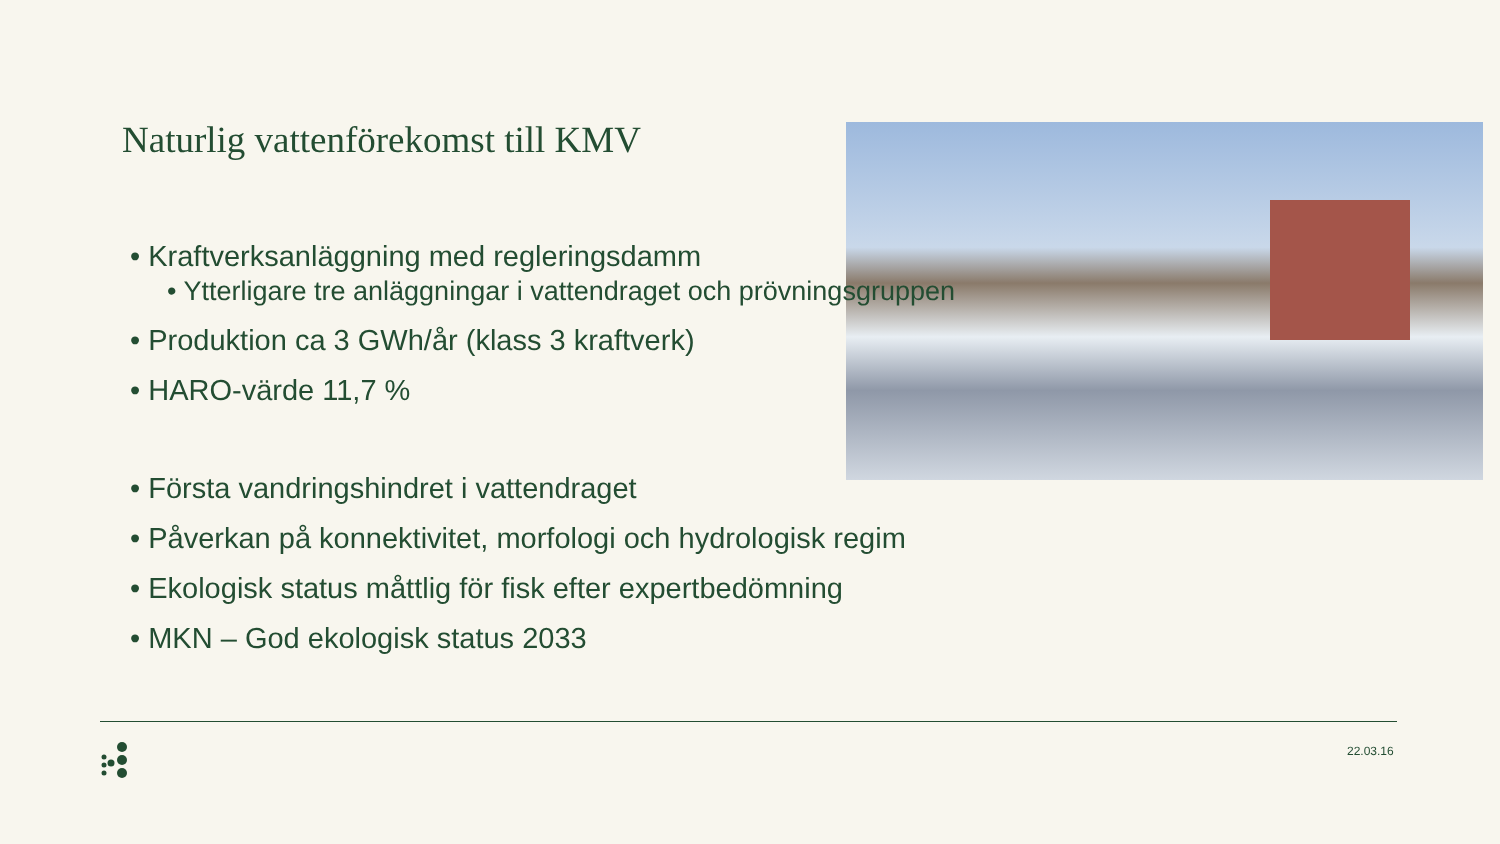Naturlig vattenförekomst till KMV
• Kraftverksanläggning med regleringsdamm
• Ytterligare tre anläggningar i vattendraget och prövningsgruppen
• Produktion ca 3 GWh/år (klass 3 kraftverk)
• HARO-värde 11,7 %
• Första vandringshindret i vattendraget
• Påverkan på konnektivitet, morfologi och hydrologisk regim
• Ekologisk status måttlig för fisk efter expertbedömning
• MKN – God ekologisk status 2033
22.03.16